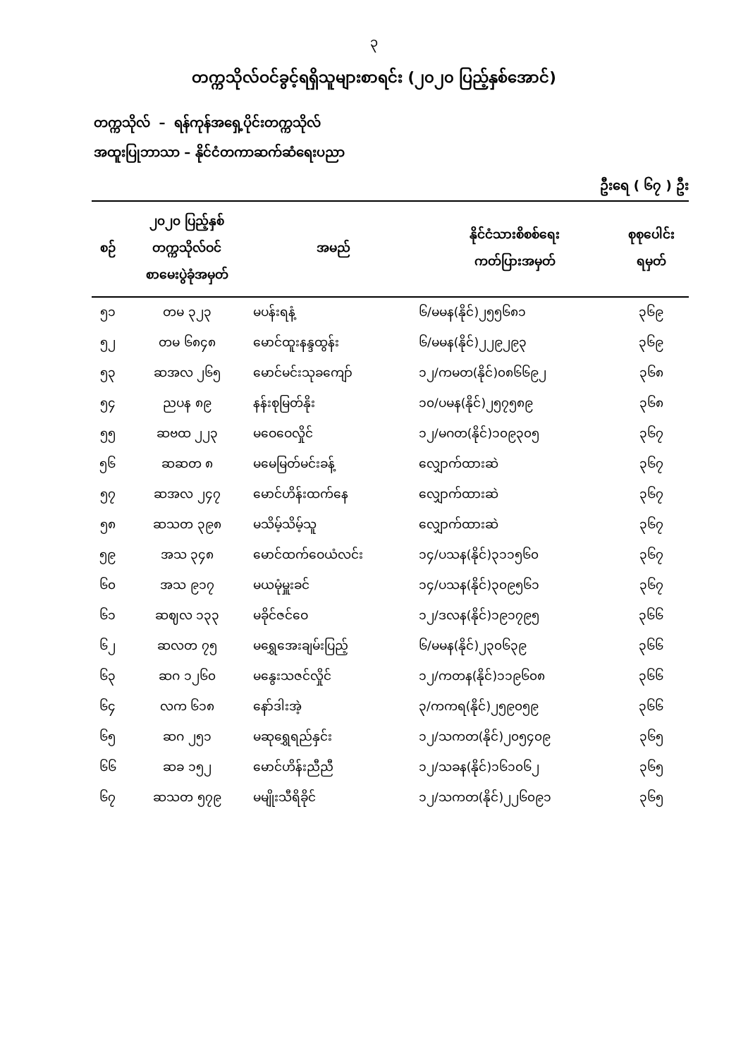၃
တက္ကသိုလ်ဝင်ခွင့်ရရှိသူများစာရင်း (၂၀၂၀ ပြည့်နှစ်အောင်)
တက္ကသိုလ် – ရန်ကုန်အရှေ့ပိုင်းတက္ကသိုလ်
အထူးပြုဘာသာ – နိုင်ငံတကာဆက်ဆံရေးပညာ
ဦးရေ ( ၆၇ ) ဦး
| စဉ် | ၂၀၂၀ ပြည့်နှစ် တက္ကသိုလ်ဝင် စာမေးပွဲခုံအမှတ် | အမည် | နိုင်ငံသားစိစစ်ရေး ကတ်ပြားအမှတ် | စုစုပေါင်း ရမှတ် |
| --- | --- | --- | --- | --- |
| ၅၁ | တမ ၃၂၃ | မပန်းရနံ့ | ၆/မမန(နိုင်)၂၅၅၆၈၁ | ၃၆၉ |
| ၅၂ | တမ ၆၈၄၈ | မောင်ထူးနန္ဒထွန်း | ၆/မမန(နိုင်)၂၂၉၂၉၃ | ၃၆၉ |
| ၅၃ | ဆအလ ၂၆၅ | မောင်မင်းသုခကျော် | ၁၂/ကမတ(နိုင်)၀၈၆၆၉၂ | ၃၆၈ |
| ၅၄ | ညပန ၈၉ | နန်းစုမြတ်နိုး | ၁၀/ပမန(နိုင်)၂၅၇၅၈၉ | ၃၆၈ |
| ၅၅ | ဆဗထ ၂၂၃ | မဝေဝေလှိုင် | ၁၂/မဂတ(နိုင်)၁၀၉၃၀၅ | ၃၆၇ |
| ၅၆ | ဆဆတ ၈ | မမေမြတ်မင်းခန့် | လျှောက်ထားဆဲ | ၃၆၇ |
| ၅၇ | ဆအလ ၂၄၇ | မောင်ဟိန်းထက်နေ | လျှောက်ထားဆဲ | ၃၆၇ |
| ၅၈ | ဆသတ ၃၉၈ | မသိမ့်သိမ့်သူ | လျှောက်ထားဆဲ | ၃၆၇ |
| ၅၉ | အသ ၃၄၈ | မောင်ထက်ဝေယံလင်း | ၁၄/ပသန(နိုင်)၃၁၁၅၆၀ | ၃၆၇ |
| ၆၀ | အသ ၉၁၇ | မယမုံမှူးခင် | ၁၄/ပသန(နိုင်)၃၀၉၅၆၁ | ၃၆၇ |
| ၆၁ | ဆဈလ ၁၃၃ | မခိုင်ဇင်ဝေ | ၁၂/ဒလန(နိုင်)၁၉၁၇၉၅ | ၃၆၆ |
| ၆၂ | ဆလတ ၇၅ | မရွှေအေးချမ်းပြည့် | ၆/မမန(နိုင်)၂၃၀၆၃၉ | ၃၆၆ |
| ၆၃ | ဆဂ ၁၂၆၀ | မနွေးသဇင်လှိုင် | ၁၂/ကတန(နိုင်)၁၁၉၆၀၈ | ၃၆၆ |
| ၆၄ | လက ၆၁၈ | နော်ဒါးအဲ့ | ၃/ကကရ(နိုင်)၂၅၉၀၅၉ | ၃၆၆ |
| ၆၅ | ဆဂ ၂၅၁ | မဆုရွှေရည်နှင်း | ၁၂/သကတ(နိုင်)၂၀၅၄၀၉ | ၃၆၅ |
| ၆၆ | ဆခ ၁၅၂ | မောင်ဟိန်းညီညီ | ၁၂/သခန(နိုင်)၁၆၁၀၆၂ | ၃၆၅ |
| ၆၇ | ဆသတ ၅၇၉ | မမျိုးသီရိခိုင် | ၁၂/သကတ(နိုင်)၂၂၆၀၉၁ | ၃၆၅ |